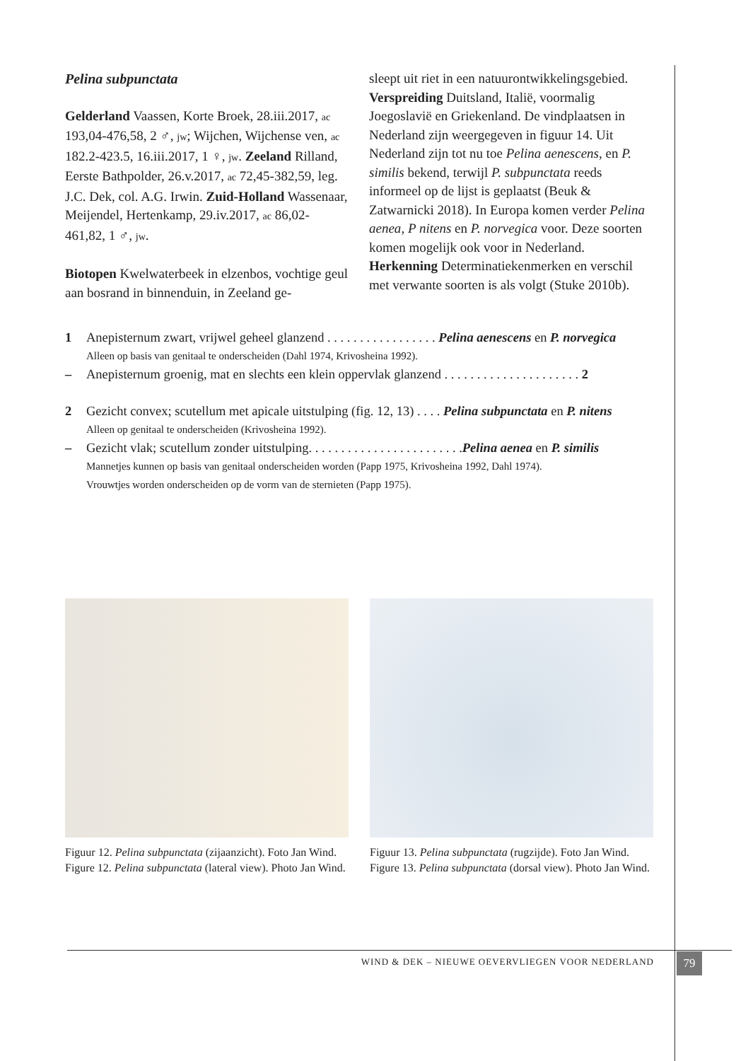Pelina subpunctata
Gelderland Vaassen, Korte Broek, 28.iii.2017, ac 193,04-476,58, 2 ♂, jw; Wijchen, Wijchense ven, ac 182.2-423.5, 16.iii.2017, 1 ♀, jw. Zeeland Rilland, Eerste Bathpolder, 26.v.2017, ac 72,45-382,59, leg. J.C. Dek, col. A.G. Irwin. Zuid-Holland Wassenaar, Meijendel, Hertenkamp, 29.iv.2017, ac 86,02-461,82, 1 ♂, jw.
Biotopen Kwelwaterbeek in elzenbos, vochtige geul aan bosrand in binnenduin, in Zeeland ge-
sleept uit riet in een natuurontwikkelingsgebied. Verspreiding Duitsland, Italië, voormalig Joegoslavië en Griekenland. De vindplaatsen in Nederland zijn weergegeven in figuur 14. Uit Nederland zijn tot nu toe Pelina aenescens, en P. similis bekend, terwijl P. subpunctata reeds informeel op de lijst is geplaatst (Beuk & Zatwarnicki 2018). In Europa komen verder Pelina aenea, P nitens en P. norvegica voor. Deze soorten komen mogelijk ook voor in Nederland.
Herkenning Determinatiekenmerken en verschil met verwante soorten is als volgt (Stuke 2010b).
1 Anepisternum zwart, vrijwel geheel glanzend . . . . . . . . . . . . . . . . . Pelina aenescens en P. norvegica
Alleen op basis van genitaal te onderscheiden (Dahl 1974, Krivosheina 1992).
– Anepisternum groenig, mat en slechts een klein oppervlak glanzend . . . . . . . . . . . . . . . . . . . . . 2
2 Gezicht convex; scutellum met apicale uitstulping (fig. 12, 13) . . . . Pelina subpunctata en P. nitens
Alleen op genitaal te onderscheiden (Krivosheina 1992).
– Gezicht vlak; scutellum zonder uitstulping. . . . . . . . . . . . . . . . . . . . . . . .Pelina aenea en P. similis
Mannetjes kunnen op basis van genitaal onderscheiden worden (Papp 1975, Krivosheina 1992, Dahl 1974).
Vrouwtjes worden onderscheiden op de vorm van de sternieten (Papp 1975).
Figuur 12. Pelina subpunctata (zijaanzicht). Foto Jan Wind.
Figure 12. Pelina subpunctata (lateral view). Photo Jan Wind.
Figuur 13. Pelina subpunctata (rugzijde). Foto Jan Wind.
Figure 13. Pelina subpunctata (dorsal view). Photo Jan Wind.
WIND & DEK – NIEUWE OEVERVLIEGEN VOOR NEDERLAND 79